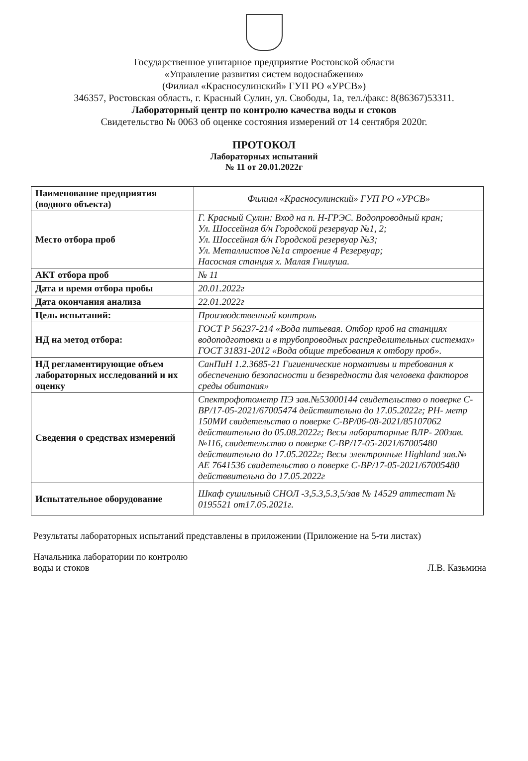Государственное унитарное предприятие Ростовской области
«Управление развития систем водоснабжения»
(Филиал «Красносулинский» ГУП РО «УРСВ»)
346357, Ростовская область, г. Красный Сулин, ул. Свободы, 1а, тел./факс: 8(86367)53311.
Лабораторный центр по контролю качества воды и стоков
Свидетельство № 0063 об оценке состояния измерений от 14 сентября 2020г.
ПРОТОКОЛ
Лабораторных испытаний
№ 11 от 20.01.2022г
| Наименование предприятия (водного объекта) | Филиал «Красносулинский» ГУП РО «УРСВ» |
| Место отбора проб | Г. Красный Сулин: Вход на п. Н-ГРЭС. Водопроводный кран; Ул. Шоссейная б/н Городской резервуар №1, 2; Ул. Шоссейная б/н Городской резервуар №3; Ул. Металлистов №1а строение 4 Резервуар; Насосная станция х. Малая Гнилуша. |
| АКТ отбора проб | № 11 |
| Дата и время отбора пробы | 20.01.2022г |
| Дата окончания анализа | 22.01.2022г |
| Цель испытаний: | Производственный контроль |
| НД на метод отбора: | ГОСТ Р 56237-214 «Вода питьевая. Отбор проб на станциях водоподготовки и в трубопроводных распределительных системах» ГОСТ 31831-2012 «Вода общие требования к отбору проб». |
| НД регламентирующие объем лабораторных исследований и их оценку | СанПиН 1.2.3685-21 Гигиенические нормативы и требования к обеспечению безопасности и безвредности для человека факторов среды обитания» |
| Сведения о средствах измерений | Спектрофотометр ПЭ зав.№53000144 свидетельство о поверке С-ВР/17-05-2021/67005474 действительно до 17.05.2022г; РН- метр 150МИ свидетельство о поверке С-ВР/06-08-2021/85107062 действительно до 05.08.2022г; Весы лабораторные ВЛР- 200зав. №116, свидетельство о поверке С-ВР/17-05-2021/67005480 действительно до 17.05.2022г; Весы электронные Highland зав.№ АЕ 7641536 свидетельство о поверке С-ВР/17-05-2021/67005480 действвительно до 17.05.2022г |
| Испытательное оборудование | Шкаф сушильный СНОЛ -3,5.3,5.3,5/зав № 14529 аттестат № 0195521 от17.05.2021г. |
Результаты лабораторных испытаний представлены в приложении (Приложение на 5-ти листах)
Начальника лаборатории по контролю
воды и стоков
Л.В. Казьмина